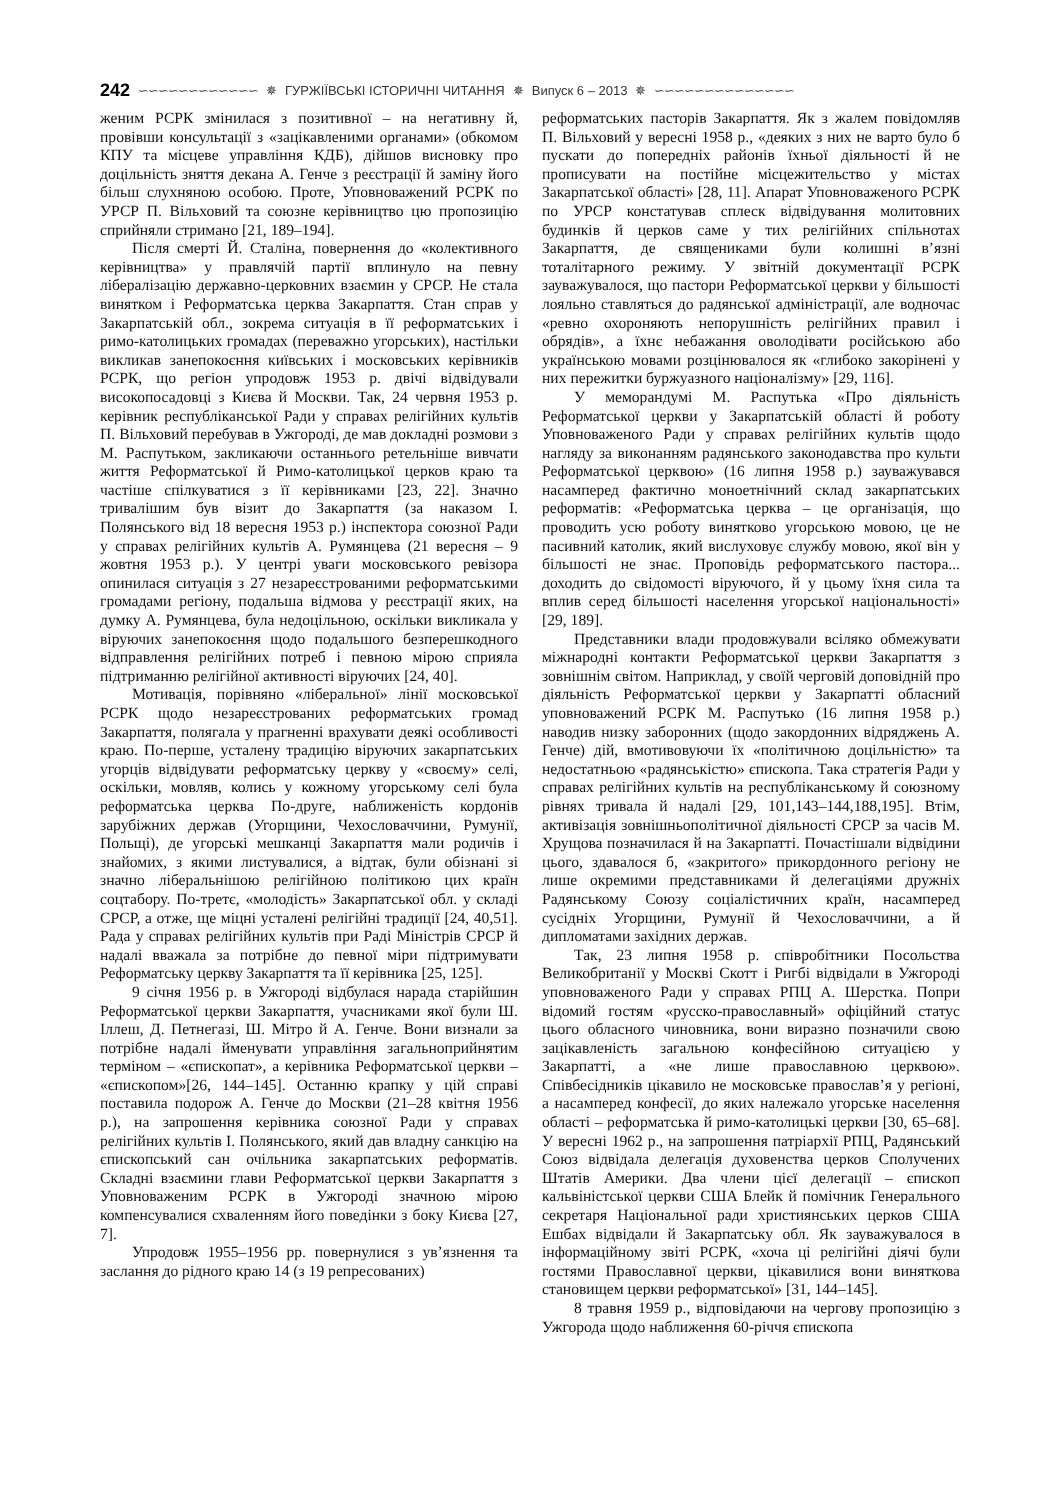242 ∽∽∽∽∽∽∽∽∽∽∽∽ ✵ ГУРЖІЇВСЬКІ ІСТОРИЧНІ ЧИТАННЯ ✵ Випуск 6 – 2013 ✵ ∽∽∽∽∽∽∽∽∽∽∽∽∽∽
женим РСРК змінилася з позитивної – на негативну й, провівши консультації з «зацікавленими органами» (обкомом КПУ та місцеве управління КДБ), дійшов висновку про доцільність зняття декана А. Генче з реєстрації й заміну його більш слухняною особою. Проте, Уповноважений РСРК по УРСР П. Вільховий та союзне керівництво цю пропозицію сприйняли стримано [21, 189–194].
Після смерті Й. Сталіна, повернення до «колективного керівництва» у правлячій партії вплинуло на певну лібералізацію державно-церковних взаємин у СРСР. Не стала винятком і Реформатська церква Закарпаття. Стан справ у Закарпатській обл., зокрема ситуація в її реформатських і римо-католицьких громадах (переважно угорських), настільки викликав занепокоєння київських і московських керівників РСРК, що регіон упродовж 1953 р. двічі відвідували високопосадовці з Києва й Москви. Так, 24 червня 1953 р. керівник республіканської Ради у справах релігійних культів П. Вільховий перебував в Ужгороді, де мав докладні розмови з М. Распутьком, закликаючи останнього ретельніше вивчати життя Реформатської й Римо-католицької церков краю та частіше спілкуватися з її керівниками [23, 22]. Значно тривалішим був візит до Закарпаття (за наказом І. Полянського від 18 вересня 1953 р.) інспектора союзної Ради у справах релігійних культів А. Румянцева (21 вересня – 9 жовтня 1953 р.). У центрі уваги московського ревізора опинилася ситуація з 27 незареєстрованими реформатськими громадами регіону, подальша відмова у реєстрації яких, на думку А. Румянцева, була недоцільною, оскільки викликала у віруючих занепокоєння щодо подальшого безперешкодного відправлення релігійних потреб і певною мірою сприяла підтриманню релігійної активності віруючих [24, 40].
Мотивація, порівняно «ліберальної» лінії московської РСРК щодо незареєстрованих реформатських громад Закарпаття, полягала у прагненні врахувати деякі особливості краю. По-перше, усталену традицію віруючих закарпатських угорців відвідувати реформатську церкву у «своєму» селі, оскільки, мовляв, колись у кожному угорському селі була реформатська церква По-друге, наближеність кордонів зарубіжних держав (Угорщини, Чехословаччини, Румунії, Польщі), де угорські мешканці Закарпаття мали родичів і знайомих, з якими листувалися, а відтак, були обізнані зі значно ліберальнішою релігійною політикою цих країн соцтабору. По-третє, «молодість» Закарпатської обл. у складі СРСР, а отже, ще міцні усталені релігійні традиції [24, 40,51]. Рада у справах релігійних культів при Раді Міністрів СРСР й надалі вважала за потрібне до певної міри підтримувати Реформатську церкву Закарпаття та її керівника [25, 125].
9 січня 1956 р. в Ужгороді відбулася нарада старійшин Реформатської церкви Закарпаття, учасниками якої були Ш. Іллеш, Д. Петнегазі, Ш. Мітро й А. Генче. Вони визнали за потрібне надалі йменувати управління загальноприйнятим терміном – «єпископат», а керівника Реформатської церкви – «єпископом»[26, 144–145]. Останню крапку у цій справі поставила подорож А. Генче до Москви (21–28 квітня 1956 р.), на запрошення керівника союзної Ради у справах релігійних культів І. Полянського, який дав владну санкцію на єпископський сан очільника закарпатських реформатів. Складні взаємини глави Реформатської церкви Закарпаття з Уповноваженим РСРК в Ужгороді значною мірою компенсувалися схваленням його поведінки з боку Києва [27, 7].
Упродовж 1955–1956 рр. повернулися з ув’язнення та заслання до рідного краю 14 (з 19 репресованих)
реформатських пасторів Закарпаття. Як з жалем повідомляв П. Вільховий у вересні 1958 р., «деяких з них не варто було б пускати до попередніх районів їхньої діяльності й не прописувати на постійне місцежительство у містах Закарпатської області» [28, 11]. Апарат Уповноваженого РСРК по УРСР констатував сплеск відвідування молитовних будинків й церков саме у тих релігійних спільнотах Закарпаття, де священиками були колишні в’язні тоталітарного режиму. У звітній документації РСРК зауважувалося, що пастори Реформатської церкви у більшості лояльно ставляться до радянської адміністрації, але водночас «ревно охороняють непорушність релігійних правил і обрядів», а їхнє небажання оволодівати російською або українською мовами розцінювалося як «глибоко закорінені у них пережитки буржуазного націоналізму» [29, 116].
У меморандумі М. Распутька «Про діяльність Реформатської церкви у Закарпатській області й роботу Уповноваженого Ради у справах релігійних культів щодо нагляду за виконанням радянського законодавства про культи Реформатської церквою» (16 липня 1958 р.) зауважувався насамперед фактично моноетнічний склад закарпатських реформатів: «Реформатська церква – це організація, що проводить усю роботу винятково угорською мовою, це не пасивний католик, який вислуховує службу мовою, якої він у більшості не знає. Проповідь реформатського пастора... доходить до свідомості віруючого, й у цьому їхня сила та вплив серед більшості населення угорської національності» [29, 189].
Представники влади продовжували всіляко обмежувати міжнародні контакти Реформатської церкви Закарпаття з зовнішнім світом. Наприклад, у своїй черговій доповідній про діяльність Реформатської церкви у Закарпатті обласний уповноважений РСРК М. Распутько (16 липня 1958 р.) наводив низку заборонних (щодо закордонних відряджень А. Генче) дій, вмотивовуючи їх «політичною доцільністю» та недостатньою «радянськістю» єпископа. Така стратегія Ради у справах релігійних культів на республіканському й союзному рівнях тривала й надалі [29, 101,143–144,188,195]. Втім, активізація зовнішньополітичної діяльності СРСР за часів М. Хрущова позначилася й на Закарпатті. Почастішали відвідини цього, здавалося б, «закритого» прикордонного регіону не лише окремими представниками й делегаціями дружніх Радянському Союзу соціалістичних країн, насамперед сусідніх Угорщини, Румунії й Чехословаччини, а й дипломатами західних держав.
Так, 23 липня 1958 р. співробітники Посольства Великобританії у Москві Скотт і Ригбі відвідали в Ужгороді уповноваженого Ради у справах РПЦ А. Шерстка. Попри відомий гостям «русско-православный» офіційний статус цього обласного чиновника, вони виразно позначили свою зацікавленість загальною конфесійною ситуацією у Закарпатті, а «не лише православною церквою». Співбесідників цікавило не московське православ’я у регіоні, а насамперед конфесії, до яких належало угорське населення області – реформатська й римо-католицькі церкви [30, 65–68]. У вересні 1962 р., на запрошення патріархії РПЦ, Радянський Союз відвідала делегація духовенства церков Сполучених Штатів Америки. Два члени цієї делегації – єпископ кальвіністської церкви США Блейк й помічник Генерального секретаря Національної ради християнських церков США Ешбах відвідали й Закарпатську обл. Як зауважувалося в інформаційному звіті РСРК, «хоча ці релігійні діячі були гостями Православної церкви, цікавилися вони виняткова становищем церкви реформатської» [31, 144–145].
8 травня 1959 р., відповідаючи на чергову пропозицію з Ужгорода щодо наближення 60-річчя єпископа